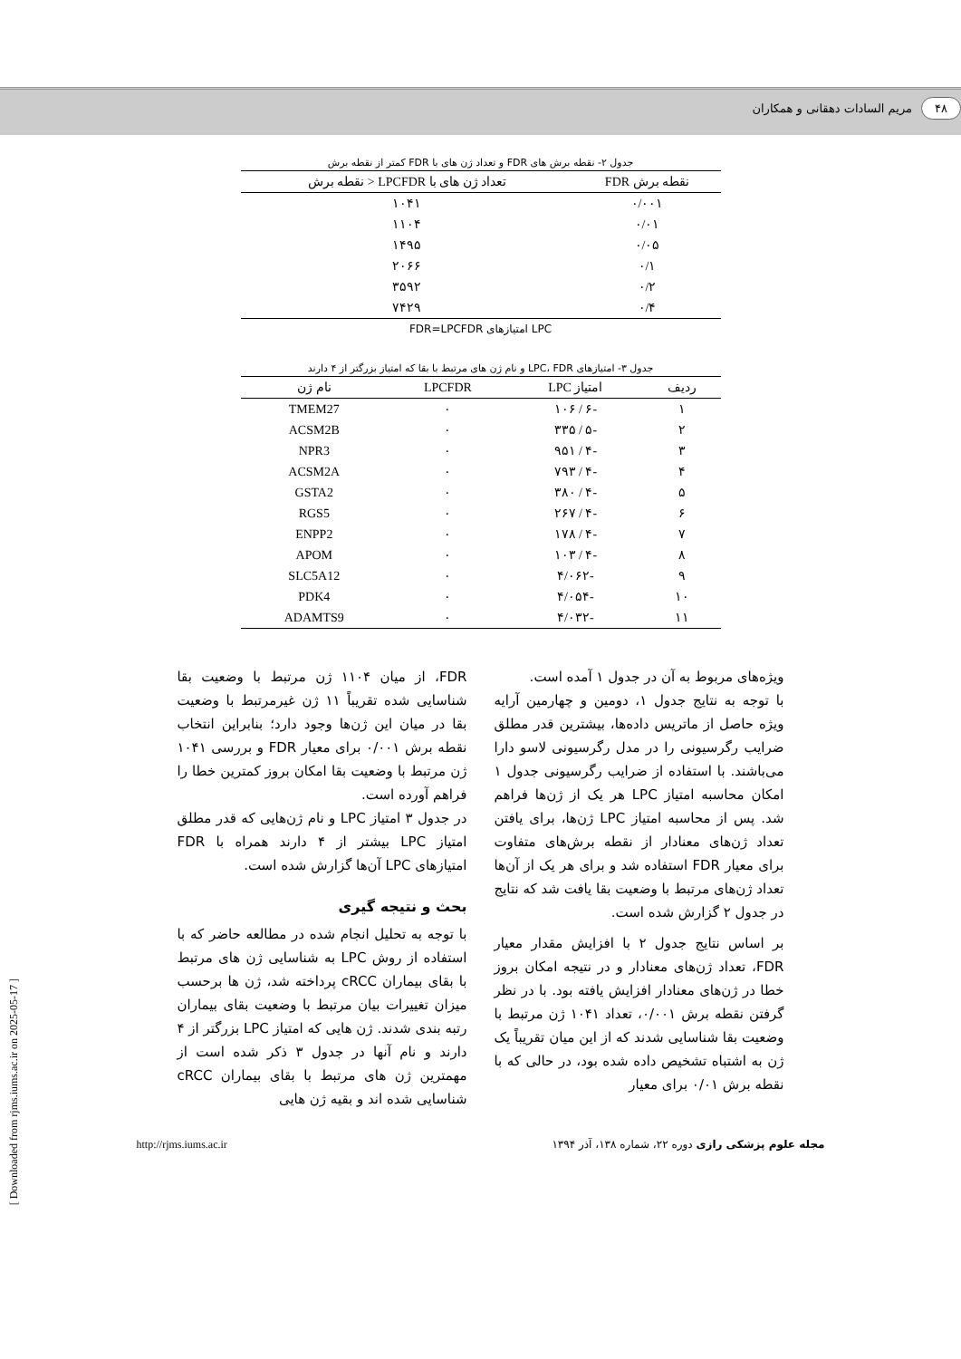۴۸ مریم السادات دهقانی و همکاران
جدول ۲- نقطه برش های FDR و تعداد ژن های با FDR کمتر از نقطه برش
| نقطه برش FDR | تعداد ژن های با LPCFDR < نقطه برش |
| --- | --- |
| ۰/۰۰۱ | ۱۰۴۱ |
| ۰/۰۱ | ۱۱۰۴ |
| ۰/۰۵ | ۱۴۹۵ |
| ۰/۱ | ۲۰۶۶ |
| ۰/۲ | ۳۵۹۲ |
| ۰/۴ | ۷۴۲۹ |
FDR=LPCFDR امتیازهای LPC
جدول ۳- امتیازهای LPC، FDR و نام ژن های مرتبط با بقا که امتیاز بزرگتر از ۴ دارند
| ردیف | امتیاز LPC | LPCFDR | نام ژن |
| --- | --- | --- | --- |
| ۱ | -۶ / ۱۰۶ | ۰ | TMEM27 |
| ۲ | -۵ / ۳۳۵ | ۰ | ACSM2B |
| ۳ | -۴ / ۹۵۱ | ۰ | NPR3 |
| ۴ | -۴ / ۷۹۳ | ۰ | ACSM2A |
| ۵ | -۴ / ۳۸۰ | ۰ | GSTA2 |
| ۶ | -۴ / ۲۶۷ | ۰ | RGS5 |
| ۷ | -۴ / ۱۷۸ | ۰ | ENPP2 |
| ۸ | -۴ / ۱۰۳ | ۰ | APOM |
| ۹ | -۴/۰۶۲ | ۰ | SLC5A12 |
| ۱۰ | -۴/۰۵۴ | ۰ | PDK4 |
| ۱۱ | -۴/۰۳۲ | ۰ | ADAMTS9 |
ویژه‌های مربوط به آن در جدول ۱ آمده است.
با توجه به نتایج جدول ۱، دومین و چهارمین آرایه ویژه حاصل از ماتریس داده‌ها، بیشترین قدر مطلق ضرایب رگرسیونی را در مدل رگرسیونی لاسو دارا می‌باشند. با استفاده از ضرایب رگرسیونی جدول ۱ امکان محاسبه امتیاز LPC هر یک از ژن‌ها فراهم شد. پس از محاسبه امتیاز LPC ژن‌ها، برای یافتن تعداد ژن‌های معنادار از نقطه برش‌های متفاوت برای معیار FDR استفاده شد و برای هر یک از آن‌ها تعداد ژن‌های مرتبط با وضعیت بقا یافت شد که نتایج در جدول ۲ گزارش شده است.
بر اساس نتایج جدول ۲ با افزایش مقدار معیار FDR، تعداد ژن‌های معنادار و در نتیجه امکان بروز خطا در ژن‌های معنادار افزایش یافته بود. با در نظر گرفتن نقطه برش ۰/۰۰۱، تعداد ۱۰۴۱ ژن مرتبط با وضعیت بقا شناسایی شدند که از این میان تقریباً یک ژن به اشتباه تشخیص داده شده بود، در حالی که با نقطه برش ۰/۰۱ برای معیار
FDR، از میان ۱۱۰۴ ژن مرتبط با وضعیت بقا شناسایی شده تقریباً ۱۱ ژن غیرمرتبط با وضعیت بقا در میان این ژن‌ها وجود دارد؛ بنابراین انتخاب نقطه برش ۰/۰۰۱ برای معیار FDR و بررسی ۱۰۴۱ ژن مرتبط با وضعیت بقا امکان بروز کمترین خطا را فراهم آورده است.
در جدول ۳ امتیاز LPC و نام ژن‌هایی که قدر مطلق امتیاز LPC بیشتر از ۴ دارند همراه با FDR امتیازهای LPC آن‌ها گزارش شده است.
بحث و نتیجه گیری
با توجه به تحلیل انجام شده در مطالعه حاضر که با استفاده از روش LPC به شناسایی ژن های مرتبط با بقای بیماران cRCC پرداخته شد، ژن ها برحسب میزان تغییرات بیان مرتبط با وضعیت بقای بیماران رتبه بندی شدند. ژن هایی که امتیاز LPC بزرگتر از ۴ دارند و نام آنها در جدول ۳ ذکر شده است از مهمترین ژن های مرتبط با بقای بیماران cRCC شناسایی شده اند و بقیه ژن هایی
مجله علوم پزشکی رازی دوره ۲۲، شماره ۱۳۸، آذر ۱۳۹۴ http://rjms.iums.ac.ir
[ Downloaded from rjms.iums.ac.ir on 2025-05-17 ]